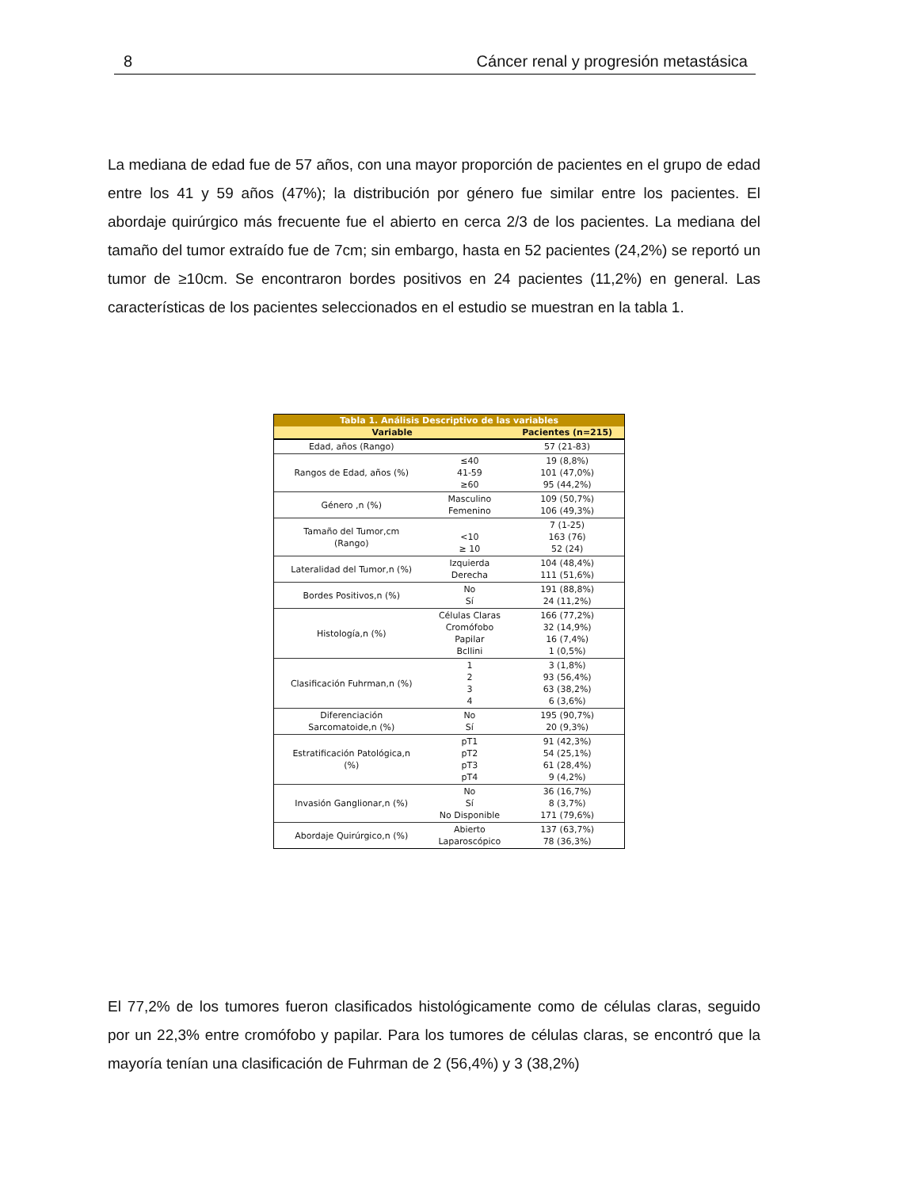8 Cáncer renal y progresión metastásica
La mediana de edad fue de 57 años, con una mayor proporción de pacientes en el grupo de edad entre los 41 y 59 años (47%); la distribución por género fue similar entre los pacientes. El abordaje quirúrgico más frecuente fue el abierto en cerca 2/3 de los pacientes. La mediana del tamaño del tumor extraído fue de 7cm; sin embargo, hasta en 52 pacientes (24,2%) se reportó un tumor de ≥10cm. Se encontraron bordes positivos en 24 pacientes (11,2%) en general. Las características de los pacientes seleccionados en el estudio se muestran en la tabla 1.
| Tabla 1. Análisis Descriptivo de las variables | | |
| --- | --- | --- |
| Variable | | Pacientes (n=215) |
| Edad, años (Rango) | | 57 (21-83) |
| Rangos de Edad, años (%) | ≤40 41-59 ≥60 | 19 (8,8%) 101 (47,0%) 95 (44,2%) |
| Género ,n (%) | Masculino Femenino | 109 (50,7%) 106 (49,3%) |
| Tamaño del Tumor,cm (Rango) | <10 ≥ 10 | 7 (1-25) 163 (76) 52 (24) |
| Lateralidad del Tumor,n (%) | Izquierda Derecha | 104 (48,4%) 111 (51,6%) |
| Bordes Positivos,n (%) | No Sí | 191 (88,8%) 24 (11,2%) |
| Histología,n (%) | Células Claras Cromófobo Papilar Bcllini | 166 (77,2%) 32 (14,9%) 16 (7,4%) 1 (0,5%) |
| Clasificación Fuhrman,n (%) | 1 2 3 4 | 3 (1,8%) 93 (56,4%) 63 (38,2%) 6 (3,6%) |
| Diferenciación Sarcomatoide,n (%) | No Sí | 195 (90,7%) 20 (9,3%) |
| Estratificación Patológica,n (%) | pT1 pT2 pT3 pT4 | 91 (42,3%) 54 (25,1%) 61 (28,4%) 9 (4,2%) |
| Invasión Ganglionar,n (%) | No Sí No Disponible | 36 (16,7%) 8 (3,7%) 171 (79,6%) |
| Abordaje Quirúrgico,n (%) | Abierto Laparoscópico | 137 (63,7%) 78 (36,3%) |
El 77,2% de los tumores fueron clasificados histológicamente como de células claras, seguido por un 22,3% entre cromófobo y papilar. Para los tumores de células claras, se encontró que la mayoría tenían una clasificación de Fuhrman de 2 (56,4%) y 3 (38,2%)